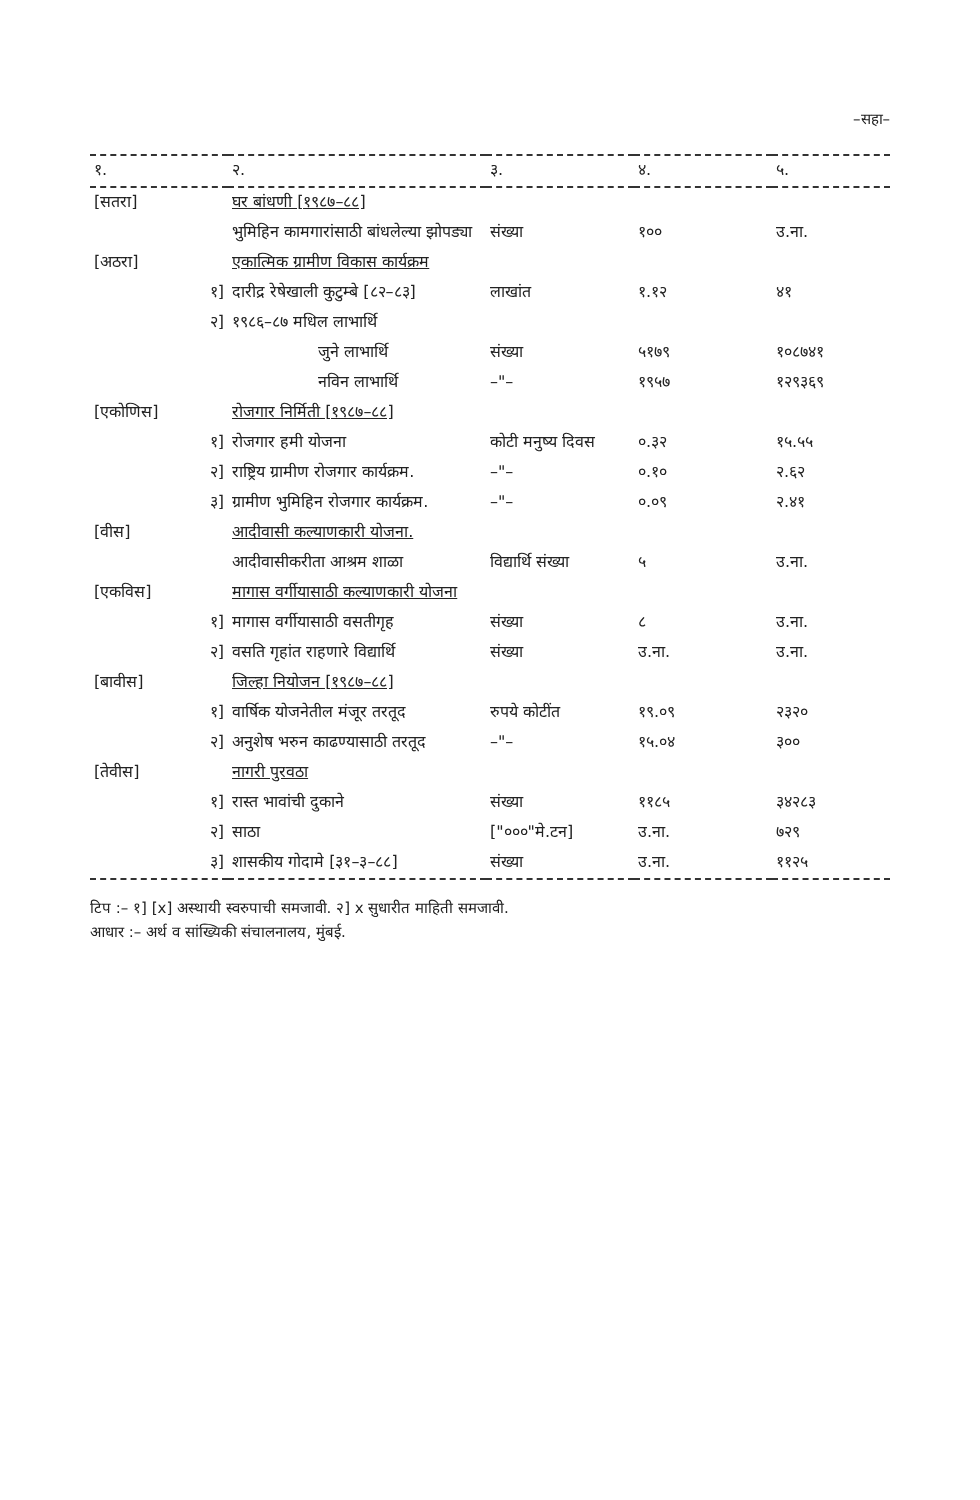–सहा–
| १. | २. | ३. | ४. | ५. |
| --- | --- | --- | --- | --- |
| [सतरा] | घर बांधणी [१९८७–८८] | | | |
| | भुमिहिन कामगारांसाठी बांधलेल्या झोपड्या | संख्या | १०० | उ.ना. |
| [अठरा] | एकात्मिक ग्रामीण विकास कार्यक्रम | | | |
| १] | दारीद्र रेषेखाली कुटुम्बे [८२–८३] | लाखांत | १.१२ | ४१ |
| २] | १९८६–८७ मधिल लाभार्थि | | | |
| | जुने लाभार्थि | संख्या | ५१७९ | १०८७४१ |
| | नविन लाभार्थि | –"– | १९५७ | १२९३६९ |
| [एकोणिस] | रोजगार निर्मिती [१९८७–८८] | | | |
| १] | रोजगार हमी योजना | कोटी मनुष्य दिवस | ०.३२ | १५.५५ |
| २] | राष्ट्रिय ग्रामीण रोजगार कार्यक्रम. | –"– | ०.१० | २.६२ |
| ३] | ग्रामीण भुमिहिन रोजगार कार्यक्रम. | –"– | ०.०९ | २.४१ |
| [वीस] | आदीवासी कल्याणकारी योजना. | | | |
| | आदीवासीकरीता आश्रम शाळा | विद्यार्थि संख्या | ५ | उ.ना. |
| [एकविस] | मागास वर्गीयासाठी कल्याणकारी योजना | | | |
| १] | मागास वर्गीयासाठी वसतीगृह | संख्या | ८ | उ.ना. |
| २] | वसति गृहांत राहणारे विद्यार्थि | संख्या | उ.ना. | उ.ना. |
| [बावीस] | जिल्हा नियोजन [१९८७–८८] | | | |
| १] | वार्षिक योजनेतील मंजूर तरतूद | रुपये कोटींत | १९.०९ | २३२० |
| २] | अनुशेष भरुन काढण्यासाठी तरतूद | –"– | १५.०४ | ३०० |
| [तेवीस] | नागरी पुरवठा | | | |
| १] | रास्त भावांची दुकाने | संख्या | ११८५ | ३४२८३ |
| २] | साठा | ["०००"मे.टन] | उ.ना. | ७२९ |
| ३] | शासकीय गोदामे [३१–३–८८] | संख्या | उ.ना. | ११२५ |
टिप :– १] [x] अस्थायी स्वरुपाची समजावी. २] x सुधारीत माहिती समजावी.
आधार :– अर्थ व सांख्यिकी संचालनालय, मुंबई.